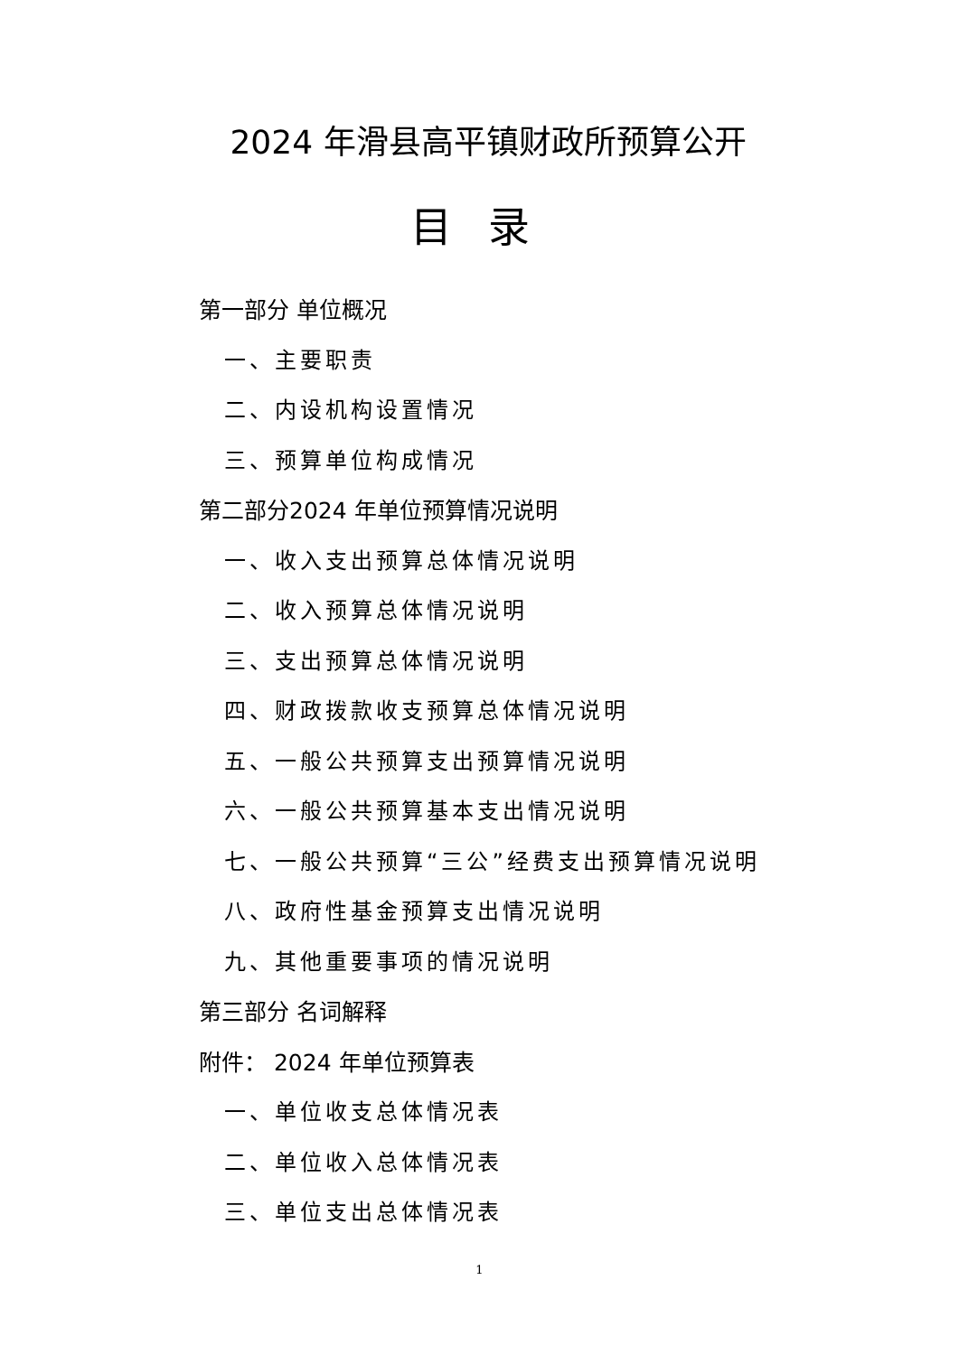2024 年滑县高平镇财政所预算公开
目录
第一部分 单位概况
一、主要职责
二、内设机构设置情况
三、预算单位构成情况
第二部分2024 年单位预算情况说明
一、收入支出预算总体情况说明
二、收入预算总体情况说明
三、支出预算总体情况说明
四、财政拨款收支预算总体情况说明
五、一般公共预算支出预算情况说明
六、一般公共预算基本支出情况说明
七、一般公共预算“三公”经费支出预算情况说明
八、政府性基金预算支出情况说明
九、其他重要事项的情况说明
第三部分 名词解释
附件： 2024 年单位预算表
一、单位收支总体情况表
二、单位收入总体情况表
三、单位支出总体情况表
1